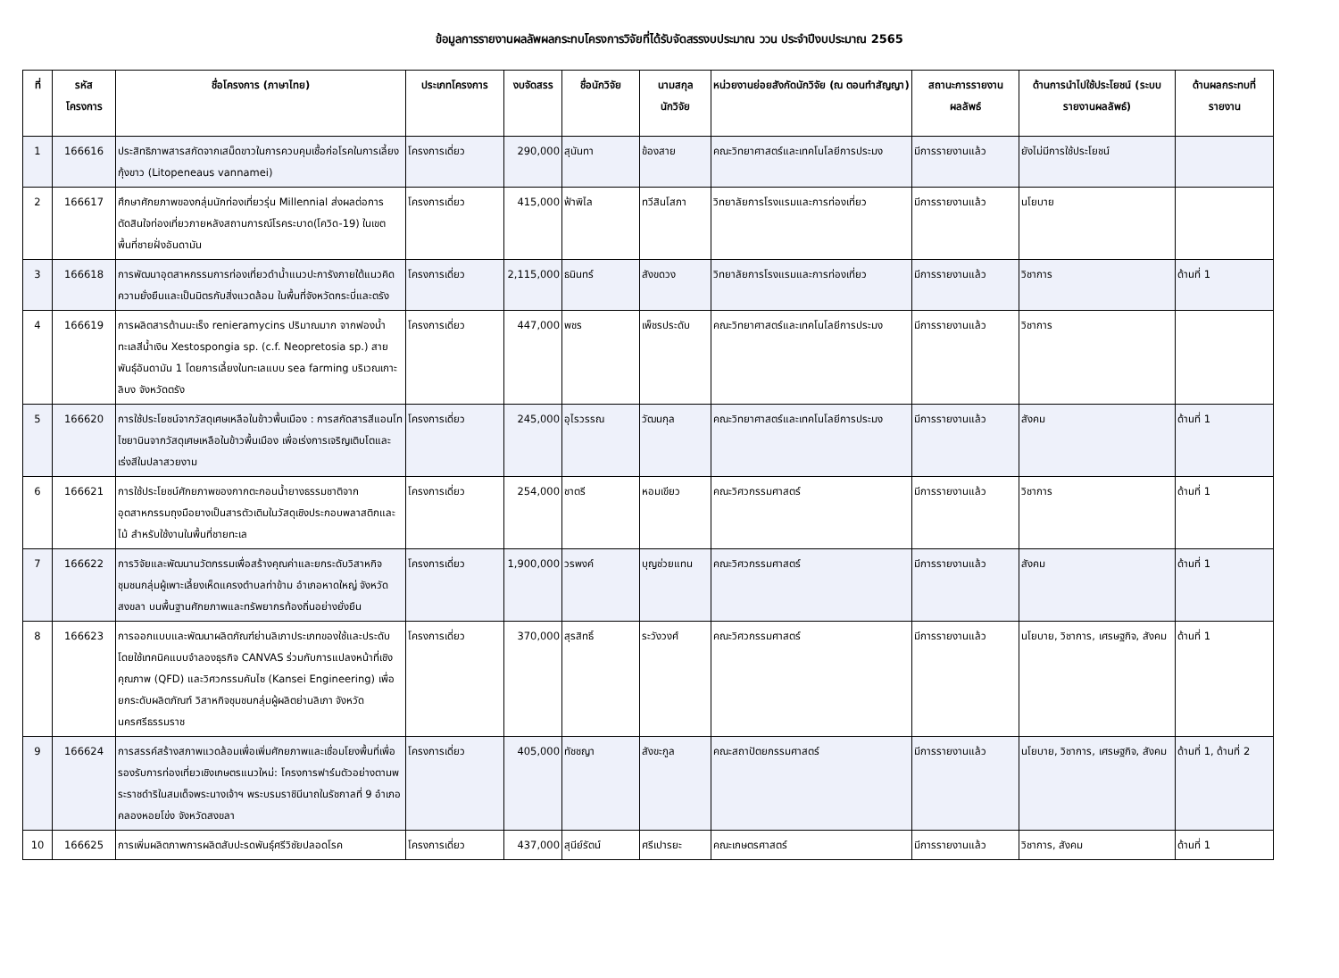ข้อมูลการรายงานผลลัพผลกระทบโครงการวิจัยที่ได้รับจัดสรรงบประมาณ ววน ประจำปีงบประมาณ 2565
| ที่ | รหัส โครงการ | ชื่อโครงการ (ภาษาไทย) | ประเภทโครงการ | งบจัดสรร | ชื่อนักวิจัย | นามสกุล นักวิจัย | หน่วยงานย่อยสังกัดนักวิจัย (ณ ตอนทำสัญญา) | สถานะการรายงานผลลัพธ์ | ด้านการนำไปใช้ประโยชน์ (ระบบรายงานผลลัพธ์) | ด้านผลกระทบที่รายงาน |
| --- | --- | --- | --- | --- | --- | --- | --- | --- | --- | --- |
| 1 | 166616 | ประสิทธิภาพสารสกัดจากเสม็ดขาวในการควบคุมเชื้อก่อโรคในการเลี้ยงกุ้งขาว (Litopeneaus vannamei) | โครงการเดี่ยว | 290,000 | สุนันทา | ข้องสาย | คณะวิทยาศาสตร์และเทคโนโลยีการประมง | มีการรายงานแล้ว | ยังไม่มีการใช้ประโยชน์ | |
| 2 | 166617 | ศึกษาศักยภาพของกลุ่มนักท่องเที่ยวรุ่น Millennial ส่งผลต่อการตัดสินใจท่องเที่ยวภายหลังสถานการณ์โรคระบาด(โควิด-19) ในเขตพื้นที่ชายฝั่งอันดามัน | โครงการเดี่ยว | 415,000 | ฟ้าพิไล | ทวีสินโสภา | วิทยาลัยการโรงแรมและการท่องเที่ยว | มีการรายงานแล้ว | นโยบาย | |
| 3 | 166618 | การพัฒนาอุตสาหกรรมการท่องเที่ยวดำน้ำแนวปะการังภายใต้แนวคิดความยั่งยืนและเป็นมิตรกับสิ่งแวดล้อม ในพื้นที่จังหวัดกระบี่และตรัง | โครงการเดี่ยว | 2,115,000 | ธนินทร์ | สังขดวง | วิทยาลัยการโรงแรมและการท่องเที่ยว | มีการรายงานแล้ว | วิชาการ | ด้านที่ 1 |
| 4 | 166619 | การผลิตสารต้านมะเร็ง renieramycins ปริมาณมาก จากฟองน้ำทะเลสีน้ำเงิน Xestospongia sp. (c.f. Neopretosia sp.) สายพันธุ์อันดามัน 1 โดยการเลี้ยงในทะเลแบบ sea farming บริเวณเกาะลิบง จังหวัดตรัง | โครงการเดี่ยว | 447,000 | พชร | เพ็ชรประดับ | คณะวิทยาศาสตร์และเทคโนโลยีการประมง | มีการรายงานแล้ว | วิชาการ | |
| 5 | 166620 | การใช้ประโยชน์จากวัสดุเศษเหลือในข้าวพื้นเมือง : การสกัดสารสีแอนโทไซยานินจากวัสดุเศษเหลือในข้าวพื้นเมือง เพื่อเร่งการเจริญเติบโตและเร่งสีในปลาสวยงาม | โครงการเดี่ยว | 245,000 | อุไรวรรณ | วัฒนกุล | คณะวิทยาศาสตร์และเทคโนโลยีการประมง | มีการรายงานแล้ว | สังคม | ด้านที่ 1 |
| 6 | 166621 | การใช้ประโยชน์ศักยภาพของกากตะกอนน้ำยางธรรมชาติจากอุตสาหกรรมถุงมือยางเป็นสารตัวเติมในวัสดุเชิงประกอบพลาสติกและไม้ สำหรับใช้งานในพื้นที่ชายทะเล | โครงการเดี่ยว | 254,000 | ชาตรี | หอมเขียว | คณะวิศวกรรมศาสตร์ | มีการรายงานแล้ว | วิชาการ | ด้านที่ 1 |
| 7 | 166622 | การวิจัยและพัฒนานวัตกรรมเพื่อสร้างคุณค่าและยกระดับวิสาหกิจชุมชนกลุ่มผู้เพาะเลี้ยงเห็ดแครงตำบลท่าข้าม อำเภอหาดใหญ่ จังหวัดสงขลา บนพื้นฐานศักยภาพและทรัพยากรท้องถิ่นอย่างยั่งยืน | โครงการเดี่ยว | 1,900,000 | วรพงค์ | บุญช่วยแทน | คณะวิศวกรรมศาสตร์ | มีการรายงานแล้ว | สังคม | ด้านที่ 1 |
| 8 | 166623 | การออกแบบและพัฒนาผลิตภัณฑ์ย่านลิเภาประเภทของใช้และประดับโดยใช้เทคนิคแบบจำลองธุรกิจ CANVAS ร่วมกับการแปลงหน้าที่เชิงคุณภาพ (QFD) และวิศวกรรมคันไซ (Kansei Engineering) เพื่อยกระดับผลิตภัณฑ์ วิสาหกิจชุมชนกลุ่มผู้ผลิตย่านลิเภา จังหวัดนครศรีธรรมราช | โครงการเดี่ยว | 370,000 | สุรสิทธิ์ | ระวังวงศ์ | คณะวิศวกรรมศาสตร์ | มีการรายงานแล้ว | นโยบาย, วิชาการ, เศรษฐกิจ, สังคม | ด้านที่ 1 |
| 9 | 166624 | การสรรค์สร้างสภาพแวดล้อมเพื่อเพิ่มศักยภาพและเชื่อมโยงพื้นที่เพื่อรองรับการท่องเที่ยวเชิงเกษตรแนวใหม่: โครงการฟาร์มตัวอย่างตามพระราชดำริในสมเด็จพระนางเจ้าฯ พระบรมราชินีนาถในรัชกาลที่ 9 อำเภอคลองหอยโข่ง จังหวัดสงขลา | โครงการเดี่ยว | 405,000 | ทัชชญา | สังขะกูล | คณะสถาปัตยกรรมศาสตร์ | มีการรายงานแล้ว | นโยบาย, วิชาการ, เศรษฐกิจ, สังคม | ด้านที่ 1, ด้านที่ 2 |
| 10 | 166625 | การเพิ่มผลิตภาพการผลิตสับปะรดพันธุ์ศรีวิชัยปลอดโรค | โครงการเดี่ยว | 437,000 | สุนีย์รัตน์ | ศรีเปารยะ | คณะเกษตรศาสตร์ | มีการรายงานแล้ว | วิชาการ, สังคม | ด้านที่ 1 |